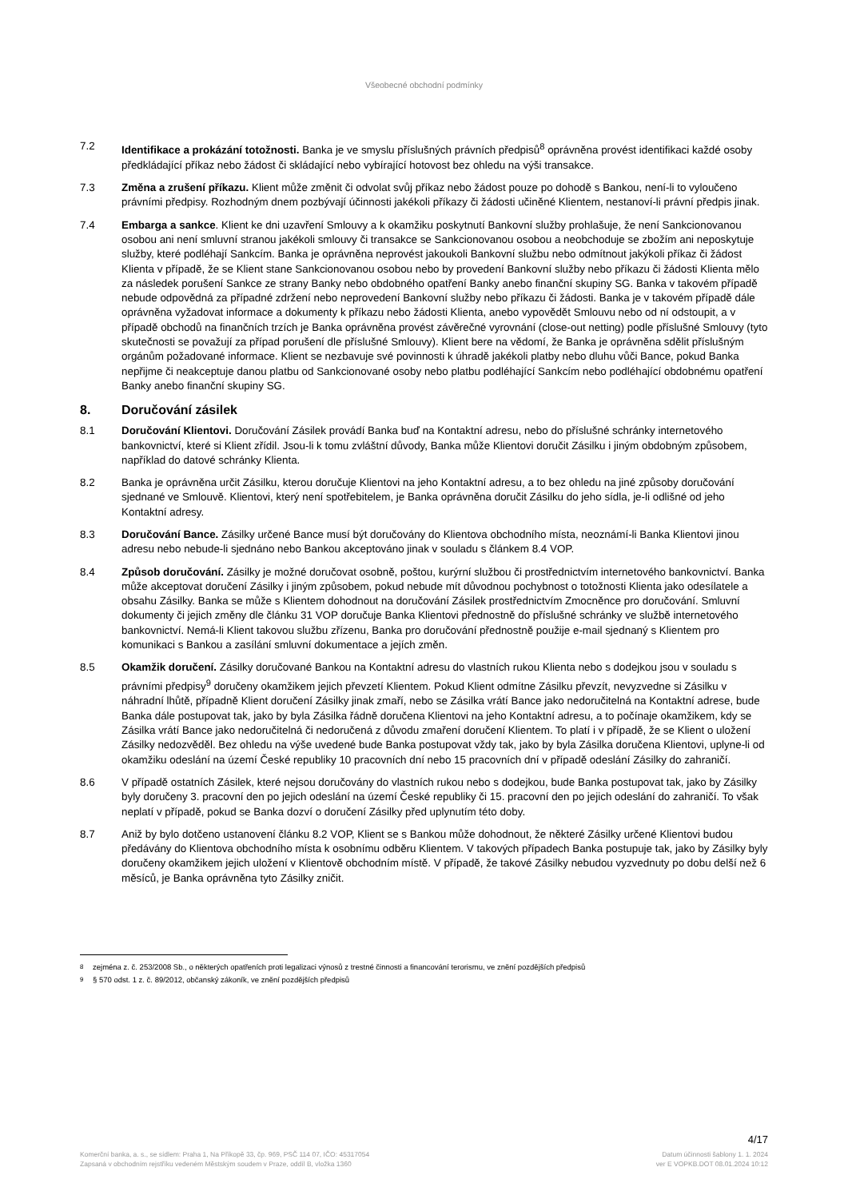Všeobecné obchodní podmínky
7.2 Identifikace a prokázání totožnosti. Banka je ve smyslu příslušných právních předpisů<sup>8</sup> oprávněna provést identifikaci každé osoby předkládající příkaz nebo žádost či skládající nebo vybírající hotovost bez ohledu na výši transakce.
7.3 Změna a zrušení příkazu. Klient může změnit či odvolat svůj příkaz nebo žádost pouze po dohodě s Bankou, není-li to vyloučeno právními předpisy. Rozhodným dnem pozbývají účinnosti jakékoli příkazy či žádosti učiněné Klientem, nestanoví-li právní předpis jinak.
7.4 Embarga a sankce. Klient ke dni uzavření Smlouvy a k okamžiku poskytnutí Bankovní služby prohlašuje, že není Sankcionovanou osobou ani není smluvní stranou jakékoli smlouvy či transakce se Sankcionovanou osobou a neobchoduje se zbožím ani neposkytuje služby, které podléhají Sankcím. Banka je oprávněna neprovést jakoukoli Bankovní službu nebo odmítnout jakýkoli příkaz či žádost Klienta v případě, že se Klient stane Sankcionovanou osobou nebo by provedení Bankovní služby nebo příkazu či žádosti Klienta mělo za následek porušení Sankce ze strany Banky nebo obdobného opatření Banky anebo finanční skupiny SG. Banka v takovém případě nebude odpovědná za případné zdržení nebo neprovedení Bankovní služby nebo příkazu či žádosti. Banka je v takovém případě dále oprávněna vyžadovat informace a dokumenty k příkazu nebo žádosti Klienta, anebo vypovědět Smlouvu nebo od ní odstoupit, a v případě obchodů na finančních trzích je Banka oprávněna provést závěrečné vyrovnání (close-out netting) podle příslušné Smlouvy (tyto skutečnosti se považují za případ porušení dle příslušné Smlouvy). Klient bere na vědomí, že Banka je oprávněna sdělit příslušným orgánům požadované informace. Klient se nezbavuje své povinnosti k úhradě jakékoli platby nebo dluhu vůči Bance, pokud Banka nepřijme či neakceptuje danou platbu od Sankcionované osoby nebo platbu podléhající Sankcím nebo podléhající obdobnému opatření Banky anebo finanční skupiny SG.
8. Doručování zásilek
8.1 Doručování Klientovi. Doručování Zásilek provádí Banka buď na Kontaktní adresu, nebo do příslušné schránky internetového bankovnictví, které si Klient zřídil. Jsou-li k tomu zvláštní důvody, Banka může Klientovi doručit Zásilku i jiným obdobným způsobem, například do datové schránky Klienta.
8.2 Banka je oprávněna určit Zásilku, kterou doručuje Klientovi na jeho Kontaktní adresu, a to bez ohledu na jiné způsoby doručování sjednané ve Smlouvě. Klientovi, který není spotřebitelem, je Banka oprávněna doručit Zásilku do jeho sídla, je-li odlišné od jeho Kontaktní adresy.
8.3 Doručování Bance. Zásilky určené Bance musí být doručovány do Klientova obchodního místa, neoznámí-li Banka Klientovi jinou adresu nebo nebude-li sjednáno nebo Bankou akceptováno jinak v souladu s článkem 8.4 VOP.
8.4 Způsob doručování. Zásilky je možné doručovat osobně, poštou, kurýrní službou či prostřednictvím internetového bankovnictví. Banka může akceptovat doručení Zásilky i jiným způsobem, pokud nebude mít důvodnou pochybnost o totožnosti Klienta jako odesílatele a obsahu Zásilky. Banka se může s Klientem dohodnout na doručování Zásilek prostřednictvím Zmocněnce pro doručování. Smluvní dokumenty či jejich změny dle článku 31 VOP doručuje Banka Klientovi přednostně do příslušné schránky ve službě internetového bankovnictví. Nemá-li Klient takovou službu zřízenu, Banka pro doručování přednostně použije e-mail sjednaný s Klientem pro komunikaci s Bankou a zasílání smluvní dokumentace a jejích změn.
8.5 Okamžik doručení. Zásilky doručované Bankou na Kontaktní adresu do vlastních rukou Klienta nebo s dodejkou jsou v souladu s právními předpisy<sup>9</sup> doručeny okamžikem jejich převzetí Klientem. Pokud Klient odmítne Zásilku převzít, nevyzvedne si Zásilku v náhradní lhůtě, případně Klient doručení Zásilky jinak zmaří, nebo se Zásilka vrátí Bance jako nedoručitelná na Kontaktní adrese, bude Banka dále postupovat tak, jako by byla Zásilka řádně doručena Klientovi na jeho Kontaktní adresu, a to počínaje okamžikem, kdy se Zásilka vrátí Bance jako nedoručitelná či nedoručená z důvodu zmaření doručení Klientem. To platí i v případě, že se Klient o uložení Zásilky nedozvěděl. Bez ohledu na výše uvedené bude Banka postupovat vždy tak, jako by byla Zásilka doručena Klientovi, uplyne-li od okamžiku odeslání na území České republiky 10 pracovních dní nebo 15 pracovních dní v případě odeslání Zásilky do zahraničí.
8.6 V případě ostatních Zásilek, které nejsou doručovány do vlastních rukou nebo s dodejkou, bude Banka postupovat tak, jako by Zásilky byly doručeny 3. pracovní den po jejich odeslání na území České republiky či 15. pracovní den po jejich odeslání do zahraničí. To však neplatí v případě, pokud se Banka dozví o doručení Zásilky před uplynutím této doby.
8.7 Aniž by bylo dotčeno ustanovení článku 8.2 VOP, Klient se s Bankou může dohodnout, že některé Zásilky určené Klientovi budou předávány do Klientova obchodního místa k osobnímu odběru Klientem. V takových případech Banka postupuje tak, jako by Zásilky byly doručeny okamžikem jejich uložení v Klientově obchodním místě. V případě, že takové Zásilky nebudou vyzvednuty po dobu delší než 6 měsíců, je Banka oprávněna tyto Zásilky zničit.
<sup>8</sup> zejména z. č. 253/2008 Sb., o některých opatřeních proti legalizaci výnosů z trestné činnosti a financování terorismu, ve znění pozdějších předpisů
<sup>9</sup> § 570 odst. 1 z. č. 89/2012, občanský zákoník, ve znění pozdějších předpisů
4/17
Komerční banka, a. s., se sídlem: Praha 1, Na Příkopě 33, čp. 969, PSČ 114 07, IČO: 45317054
Zapsaná v obchodním rejstříku vedeném Městským soudem v Praze, oddíl B, vložka 1360
Datum účinnosti šablony 1. 1. 2024
ver E VOPKB.DOT 08.01.2024 10:12